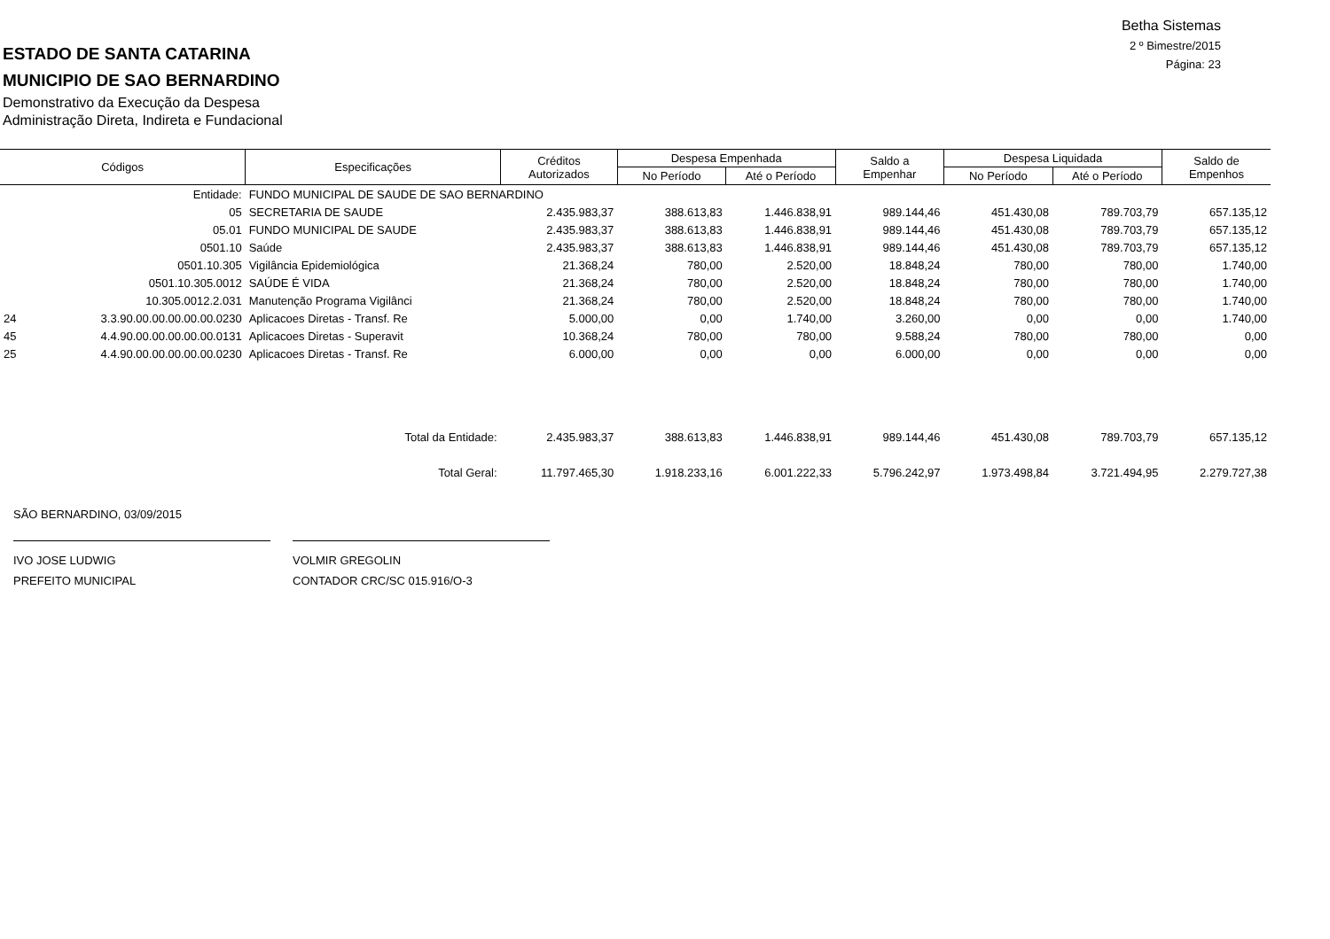Betha Sistemas
2 º Bimestre/2015
Página: 23
ESTADO DE SANTA CATARINA
MUNICIPIO DE SAO BERNARDINO
Demonstrativo da Execução da Despesa
Administração Direta, Indireta e Fundacional
| Códigos | | Especificações | Créditos Autorizados | Despesa Empenhada | | Saldo a Empenhar | Despesa Liquidada | | Saldo de Empenhos |
| --- | --- | --- | --- | --- | --- | --- | --- | --- | --- |
| | | | | No Período | Até o Período | | No Período | Até o Período | |
| Entidade: | | FUNDO MUNICIPAL DE SAUDE DE SAO BERNARDINO | | | | | | | |
| 05 | | SECRETARIA DE SAUDE | 2.435.983,37 | 388.613,83 | 1.446.838,91 | 989.144,46 | 451.430,08 | 789.703,79 | 657.135,12 |
| 05.01 | | FUNDO MUNICIPAL DE SAUDE | 2.435.983,37 | 388.613,83 | 1.446.838,91 | 989.144,46 | 451.430,08 | 789.703,79 | 657.135,12 |
| 0501.10 | | Saúde | 2.435.983,37 | 388.613,83 | 1.446.838,91 | 989.144,46 | 451.430,08 | 789.703,79 | 657.135,12 |
| 0501.10.305 | | Vigilância Epidemiológica | 21.368,24 | 780,00 | 2.520,00 | 18.848,24 | 780,00 | 780,00 | 1.740,00 |
| 0501.10.305.0012 | | SAÚDE É VIDA | 21.368,24 | 780,00 | 2.520,00 | 18.848,24 | 780,00 | 780,00 | 1.740,00 |
| 10.305.0012.2.031 | | Manutenção Programa Vigilânci | 21.368,24 | 780,00 | 2.520,00 | 18.848,24 | 780,00 | 780,00 | 1.740,00 |
| 24 | 3.3.90.00.00.00.00.00.0230 | Aplicacoes Diretas - Transf. Re | 5.000,00 | 0,00 | 1.740,00 | 3.260,00 | 0,00 | 0,00 | 1.740,00 |
| 45 | 4.4.90.00.00.00.00.00.0131 | Aplicacoes Diretas - Superavit | 10.368,24 | 780,00 | 780,00 | 9.588,24 | 780,00 | 780,00 | 0,00 |
| 25 | 4.4.90.00.00.00.00.00.0230 | Aplicacoes Diretas - Transf. Re | 6.000,00 | 0,00 | 0,00 | 6.000,00 | 0,00 | 0,00 | 0,00 |
| Total da Entidade: | | | 2.435.983,37 | 388.613,83 | 1.446.838,91 | 989.144,46 | 451.430,08 | 789.703,79 | 657.135,12 |
| Total Geral: | | | 11.797.465,30 | 1.918.233,16 | 6.001.222,33 | 5.796.242,97 | 1.973.498,84 | 3.721.494,95 | 2.279.727,38 |
SÃO BERNARDINO, 03/09/2015
IVO JOSE LUDWIG
PREFEITO MUNICIPAL
VOLMIR GREGOLIN
CONTADOR CRC/SC 015.916/O-3